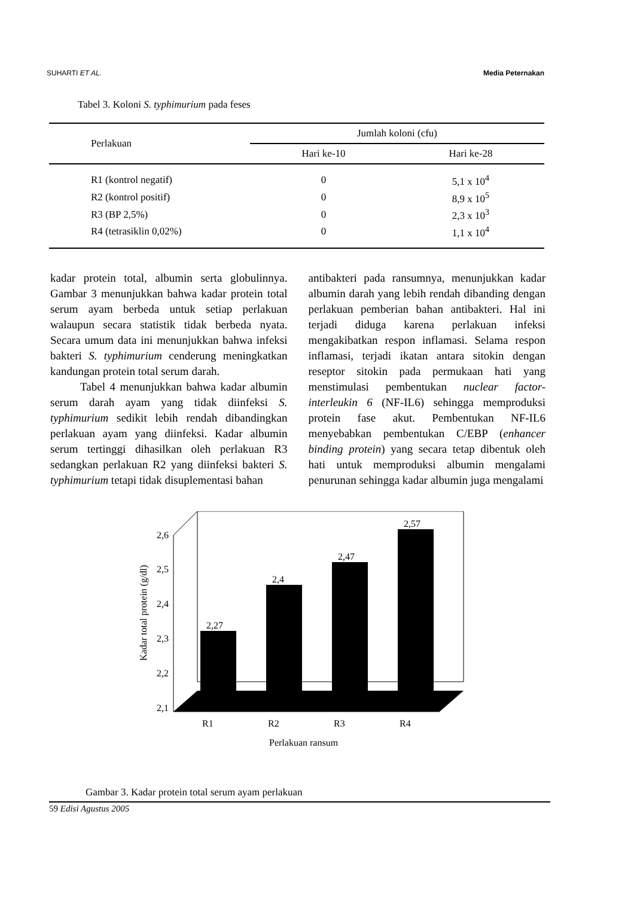SUHARTI ET AL. Media Peternakan
Tabel 3. Koloni S. typhimurium pada feses
| Perlakuan | Jumlah koloni (cfu) | |
| --- | --- | --- |
| | Hari ke-10 | Hari ke-28 |
| R1 (kontrol negatif) | 0 | 5,1 x 10<sup>4</sup> |
| R2 (kontrol positif) | 0 | 8,9 x 10<sup>5</sup> |
| R3 (BP 2,5%) | 0 | 2,3 x 10<sup>3</sup> |
| R4 (tetrasiklin 0,02%) | 0 | 1,1 x 10<sup>4</sup> |
kadar protein total, albumin serta globulinnya. Gambar 3 menunjukkan bahwa kadar protein total serum ayam berbeda untuk setiap perlakuan walaupun secara statistik tidak berbeda nyata. Secara umum data ini menunjukkan bahwa infeksi bakteri S. typhimurium cenderung meningkatkan kandungan protein total serum darah.
Tabel 4 menunjukkan bahwa kadar albumin serum darah ayam yang tidak diinfeksi S. typhimurium sedikit lebih rendah dibandingkan perlakuan ayam yang diinfeksi. Kadar albumin serum tertinggi dihasilkan oleh perlakuan R3 sedangkan perlakuan R2 yang diinfeksi bakteri S. typhimurium tetapi tidak disuplementasi bahan
antibakteri pada ransumnya, menunjukkan kadar albumin darah yang lebih rendah dibanding dengan perlakuan pemberian bahan antibakteri. Hal ini terjadi diduga karena perlakuan infeksi mengakibatkan respon inflamasi. Selama respon inflamasi, terjadi ikatan antara sitokin dengan reseptor sitokin pada permukaan hati yang menstimulasi pembentukan nuclear factor-interleukin 6 (NF-IL6) sehingga memproduksi protein fase akut. Pembentukan NF-IL6 menyebabkan pembentukan C/EBP (enhancer binding protein) yang secara tetap dibentuk oleh hati untuk memproduksi albumin mengalami penurunan sehingga kadar albumin juga mengalami
2,6
2,5
2,4
2,3
2,2
2,1
Kadar total protein (g/dl)
2,27
2,4
2,47
2,57
R1
R2
R3
R4
Perlakuan ransum
Gambar 3. Kadar protein total serum ayam perlakuan
59 Edisi Agustus 2005